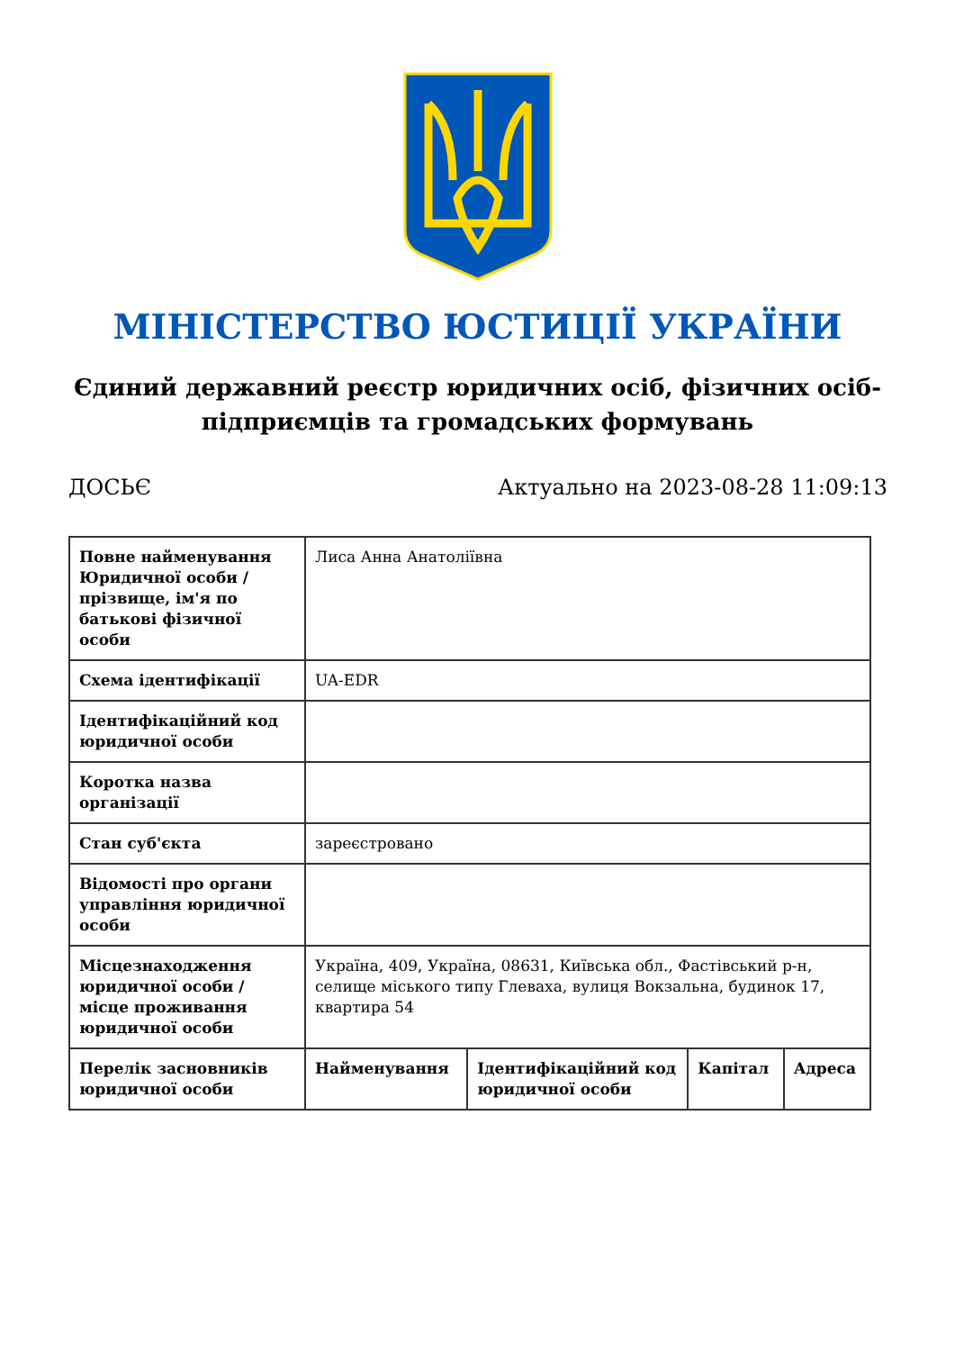МІНІСТЕРСТВО ЮСТИЦІЇ УКРАЇНИ
Єдиний державний реєстр юридичних осіб, фізичних осіб-підприємців та громадських формувань
ДОСЬЄ Актуально на 2023-08-28 11:09:13
| Повне найменування Юридичної особи / прізвище, ім'я по батькові фізичної особи | Лиса Анна Анатоліївна | | | |
| Схема ідентифікації | UA-EDR | | | |
| Ідентифікаційний код юридичної особи | | | | |
| Коротка назва організації | | | | |
| Стан суб'єкта | зареєстровано | | | |
| Відомості про органи управління юридичної особи | | | | |
| Місцезнаходження юридичної особи / місце проживання юридичної особи | Україна, 409, Україна, 08631, Київська обл., Фастівський р-н, селище міського типу Глеваха, вулиця Вокзальна, будинок 17, квартира 54 | | | |
| Перелік засновників юридичної особи | Найменування | Ідентифікаційний код юридичної особи | Капітал | Адреса |